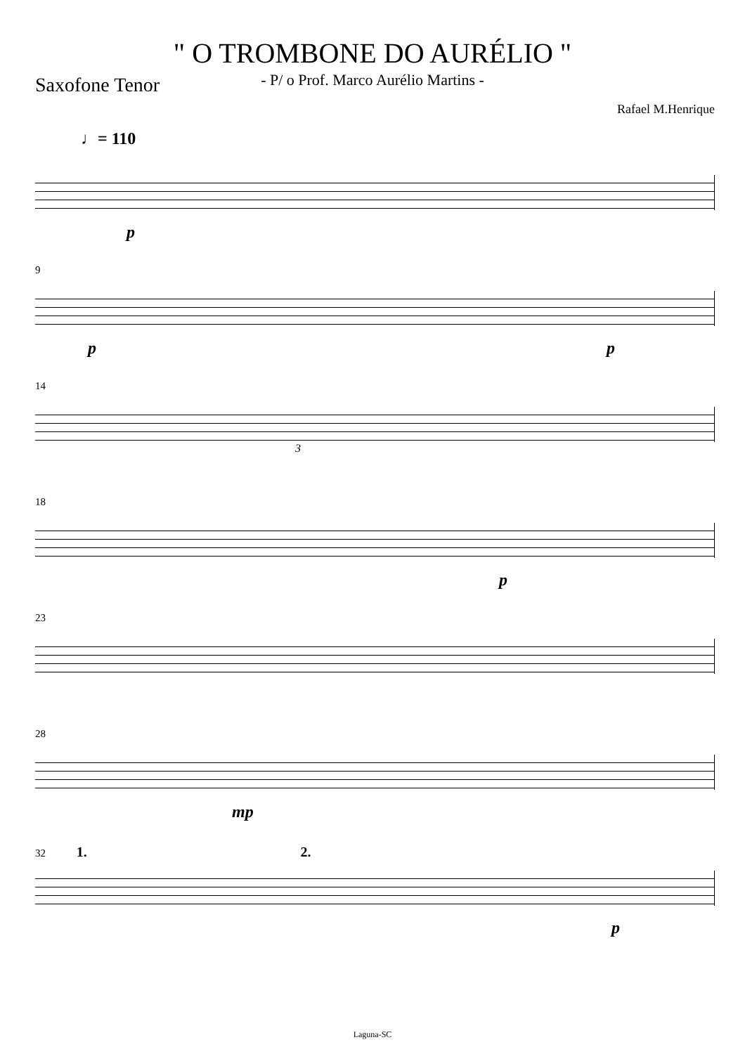" O TROMBONE DO AURÉLIO "
- P/ o Prof. Marco Aurélio Martins -
Saxofone Tenor
Rafael M.Henrique
♩= 110
p
9
p p
14
3
18
p
23
28
mp
32 1. 2.
p
Laguna-SC